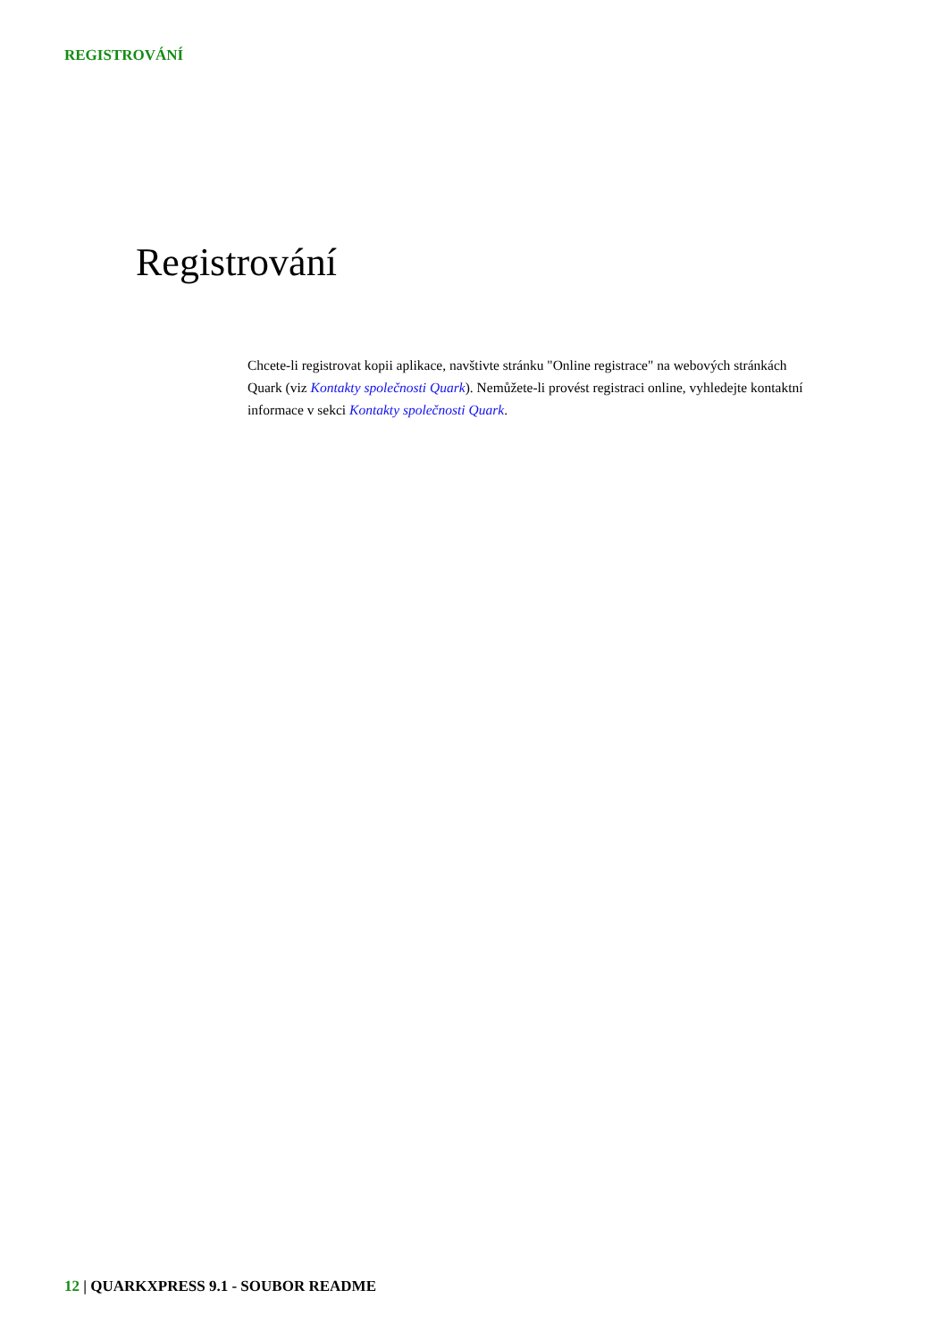REGISTROVÁNÍ
Registrování
Chcete-li registrovat kopii aplikace, navštivte stránku "Online registrace" na webových stránkách Quark (viz Kontakty společnosti Quark). Nemůžete-li provést registraci online, vyhledejte kontaktní informace v sekci Kontakty společnosti Quark.
12 | QUARKXPRESS 9.1 - SOUBOR README